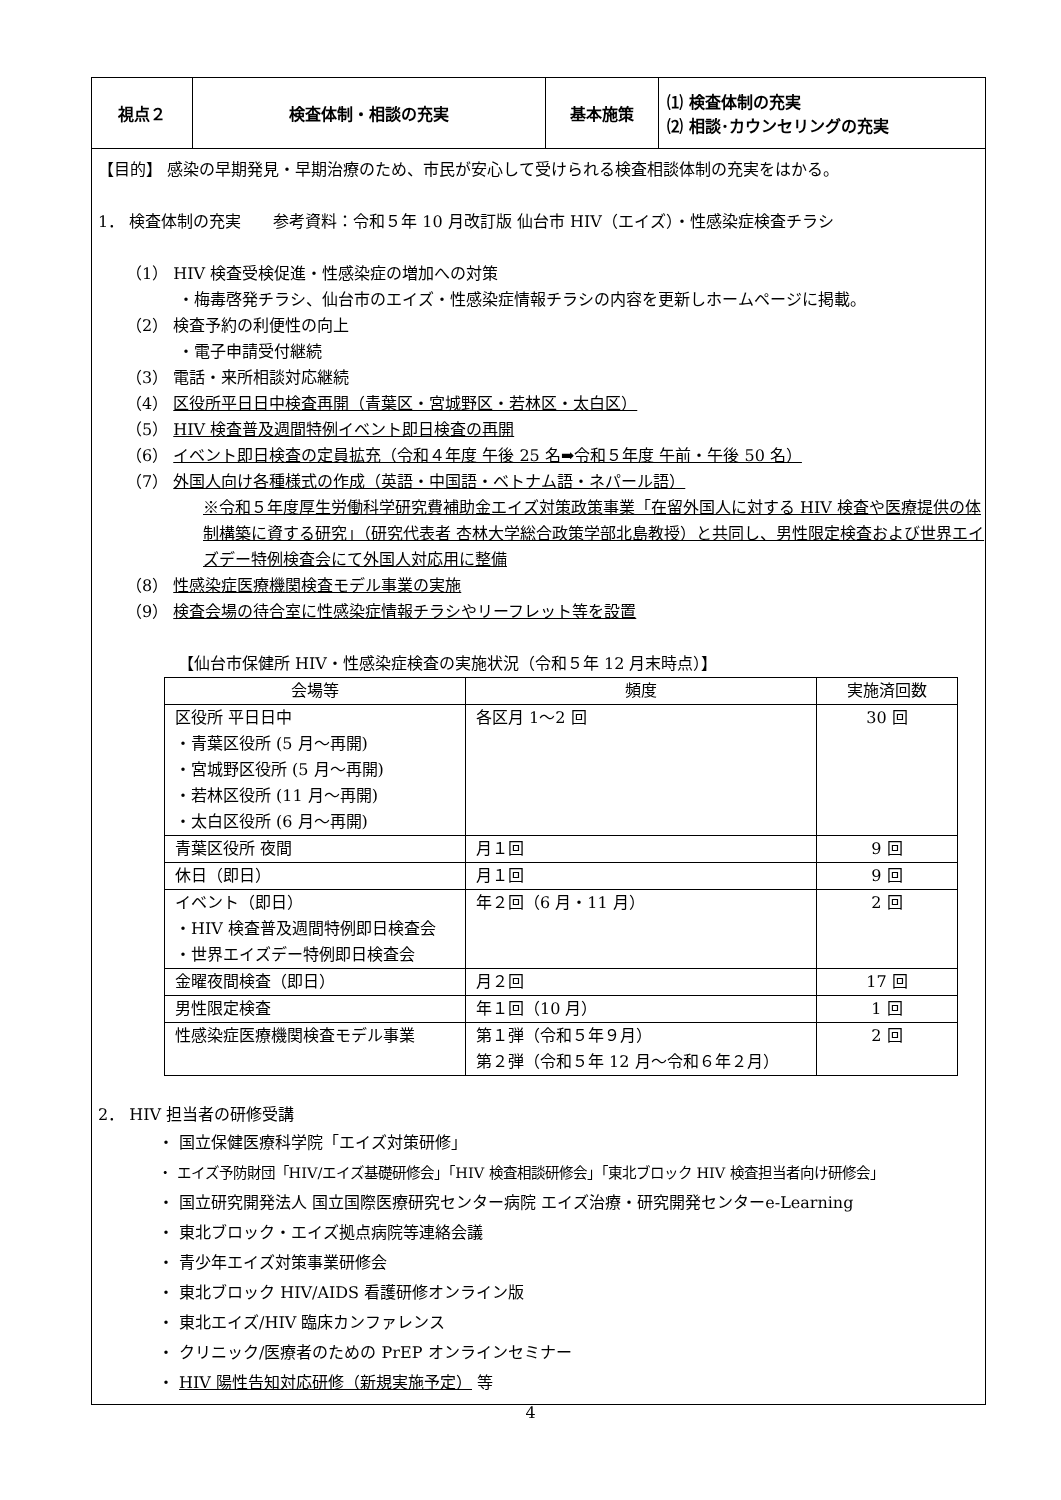| 視点２ | 検査体制・相談の充実 | 基本施策 | ⑴ 検査体制の充実 ⑵ 相談･カウンセリングの充実 |
【目的】 感染の早期発見・早期治療のため、市民が安心して受けられる検査相談体制の充実をはかる。
1． 検査体制の充実　　参考資料：令和５年 10 月改訂版 仙台市 HIV（エイズ）・性感染症検査チラシ
（1） HIV 検査受検促進・性感染症の増加への対策
・梅毒啓発チラシ、仙台市のエイズ・性感染症情報チラシの内容を更新しホームページに掲載。
（2） 検査予約の利便性の向上
・電子申請受付継続
（3） 電話・来所相談対応継続
（4） 区役所平日日中検査再開（青葉区・宮城野区・若林区・太白区）
（5） HIV 検査普及週間特例イベント即日検査の再開
（6） イベント即日検査の定員拡充（令和４年度 午後 25 名➡令和５年度 午前・午後 50 名）
（7） 外国人向け各種様式の作成（英語・中国語・ベトナム語・ネパール語）
※令和５年度厚生労働科学研究費補助金エイズ対策政策事業「在留外国人に対する HIV 検査や医療提供の体制構築に資する研究」（研究代表者 杏林大学総合政策学部北島教授）と共同し、男性限定検査および世界エイズデー特例検査会にて外国人対応用に整備
（8） 性感染症医療機関検査モデル事業の実施
（9） 検査会場の待合室に性感染症情報チラシやリーフレット等を設置
【仙台市保健所 HIV・性感染症検査の実施状況（令和５年 12 月末時点）】
| 会場等 | 頻度 | 実施済回数 |
| --- | --- | --- |
| 区役所 平日日中 ・青葉区役所 (5 月～再開) ・宮城野区役所 (5 月～再開) ・若林区役所 (11 月～再開) ・太白区役所 (6 月～再開) | 各区月 1～2 回 | 30 回 |
| 青葉区役所 夜間 | 月１回 | 9 回 |
| 休日（即日） | 月１回 | 9 回 |
| イベント（即日） ・HIV 検査普及週間特例即日検査会 ・世界エイズデー特例即日検査会 | 年２回（6 月・11 月） | 2 回 |
| 金曜夜間検査（即日） | 月２回 | 17 回 |
| 男性限定検査 | 年１回（10 月） | 1 回 |
| 性感染症医療機関検査モデル事業 | 第１弾（令和５年９月） 第２弾（令和５年 12 月～令和６年２月） | 2 回 |
2． HIV 担当者の研修受講
・ 国立保健医療科学院「エイズ対策研修」
・ エイズ予防財団「HIV/エイズ基礎研修会」「HIV 検査相談研修会」「東北ブロック HIV 検査担当者向け研修会」
・ 国立研究開発法人 国立国際医療研究センター病院 エイズ治療・研究開発センターe-Learning
・ 東北ブロック・エイズ拠点病院等連絡会議
・ 青少年エイズ対策事業研修会
・ 東北ブロック HIV/AIDS 看護研修オンライン版
・ 東北エイズ/HIV 臨床カンファレンス
・ クリニック/医療者のための PrEP オンラインセミナー
・ HIV 陽性告知対応研修（新規実施予定） 等
4